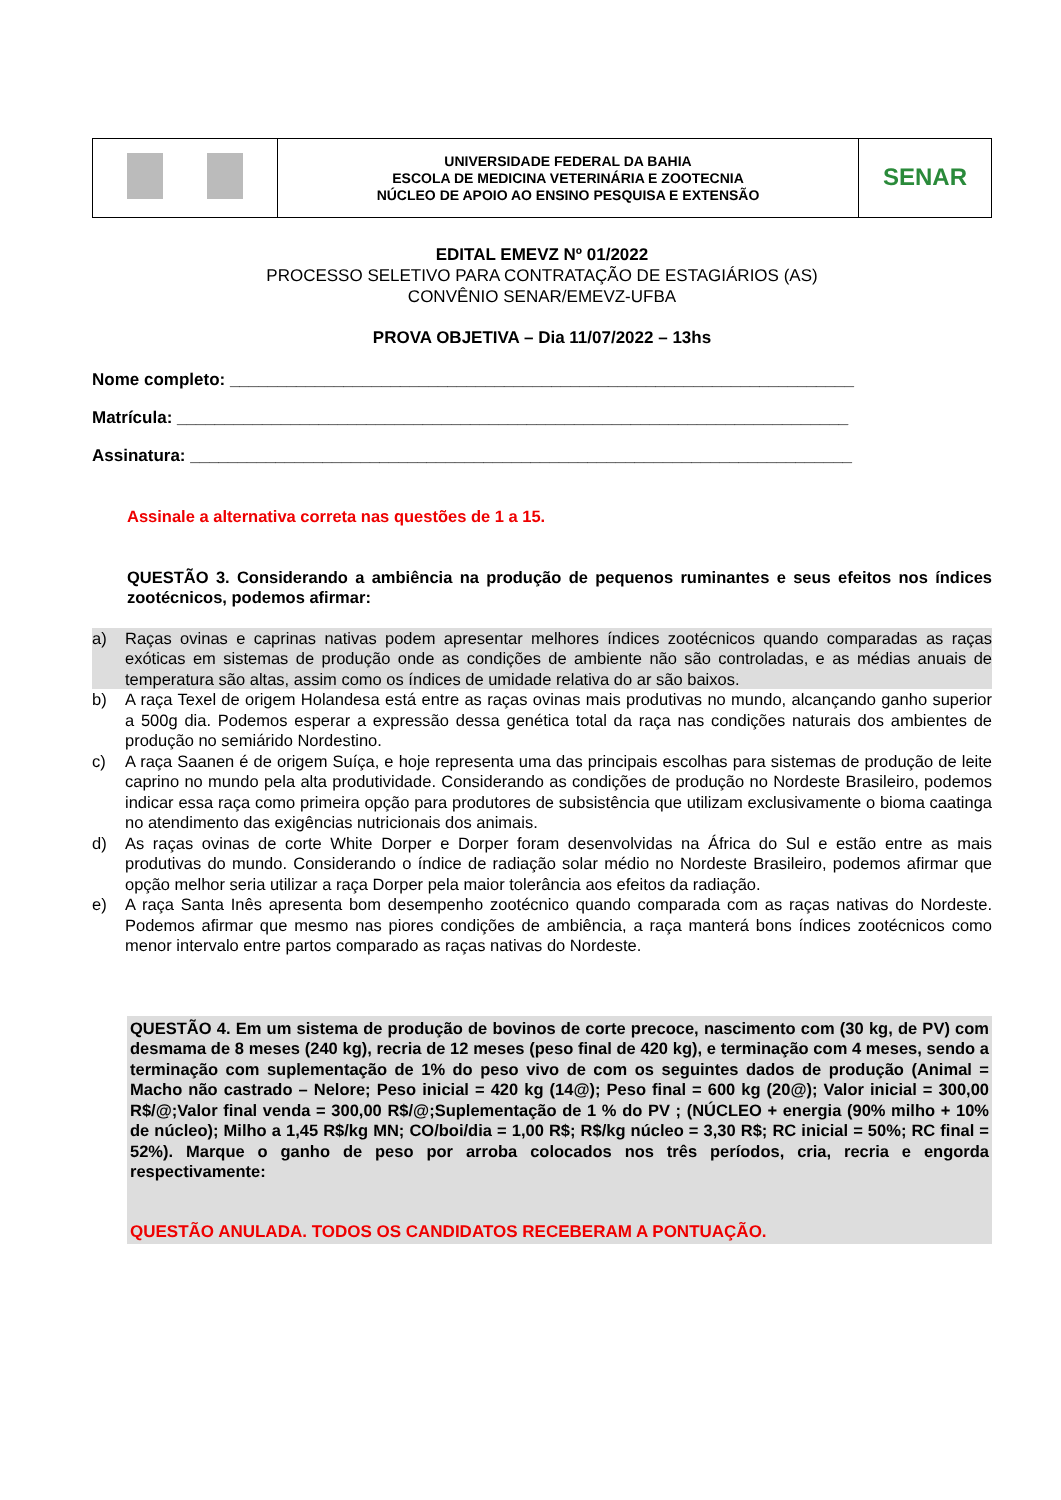| | UNIVERSIDADE FEDERAL DA BAHIA ESCOLA DE MEDICINA VETERINÁRIA E ZOOTECNIA NÚCLEO DE APOIO AO ENSINO PESQUISA E EXTENSÃO | SENAR |
EDITAL EMEVZ Nº 01/2022
PROCESSO SELETIVO PARA CONTRATAÇÃO DE ESTAGIÁRIOS (AS)
CONVÊNIO SENAR/EMEVZ-UFBA
PROVA OBJETIVA – Dia 11/07/2022 – 13hs
Nome completo: __________________________________________________________________
Matrícula: _______________________________________________________________________
Assinatura: ______________________________________________________________________
Assinale a alternativa correta nas questões de 1 a 15.
QUESTÃO 3. Considerando a ambiência na produção de pequenos ruminantes e seus efeitos nos índices zootécnicos, podemos afirmar:
a) Raças ovinas e caprinas nativas podem apresentar melhores índices zootécnicos quando comparadas as raças exóticas em sistemas de produção onde as condições de ambiente não são controladas, e as médias anuais de temperatura são altas, assim como os índices de umidade relativa do ar são baixos.
b) A raça Texel de origem Holandesa está entre as raças ovinas mais produtivas no mundo, alcançando ganho superior a 500g dia. Podemos esperar a expressão dessa genética total da raça nas condições naturais dos ambientes de produção no semiárido Nordestino.
c) A raça Saanen é de origem Suíça, e hoje representa uma das principais escolhas para sistemas de produção de leite caprino no mundo pela alta produtividade. Considerando as condições de produção no Nordeste Brasileiro, podemos indicar essa raça como primeira opção para produtores de subsistência que utilizam exclusivamente o bioma caatinga no atendimento das exigências nutricionais dos animais.
d) As raças ovinas de corte White Dorper e Dorper foram desenvolvidas na África do Sul e estão entre as mais produtivas do mundo. Considerando o índice de radiação solar médio no Nordeste Brasileiro, podemos afirmar que opção melhor seria utilizar a raça Dorper pela maior tolerância aos efeitos da radiação.
e) A raça Santa Inês apresenta bom desempenho zootécnico quando comparada com as raças nativas do Nordeste. Podemos afirmar que mesmo nas piores condições de ambiência, a raça manterá bons índices zootécnicos como menor intervalo entre partos comparado as raças nativas do Nordeste.
QUESTÃO 4. Em um sistema de produção de bovinos de corte precoce, nascimento com (30 kg, de PV) com desmama de 8 meses (240 kg), recria de 12 meses (peso final de 420 kg), e terminação com 4 meses, sendo a terminação com suplementação de 1% do peso vivo de com os seguintes dados de produção (Animal = Macho não castrado – Nelore; Peso inicial = 420 kg (14@); Peso final = 600 kg (20@); Valor inicial = 300,00 R$/@;Valor final venda = 300,00 R$/@;Suplementação de 1 % do PV ; (NÚCLEO + energia (90% milho + 10% de núcleo); Milho a 1,45 R$/kg MN; CO/boi/dia = 1,00 R$; R$/kg núcleo = 3,30 R$; RC inicial = 50%; RC final = 52%). Marque o ganho de peso por arroba colocados nos três períodos, cria, recria e engorda respectivamente:
QUESTÃO ANULADA. TODOS OS CANDIDATOS RECEBERAM A PONTUAÇÃO.